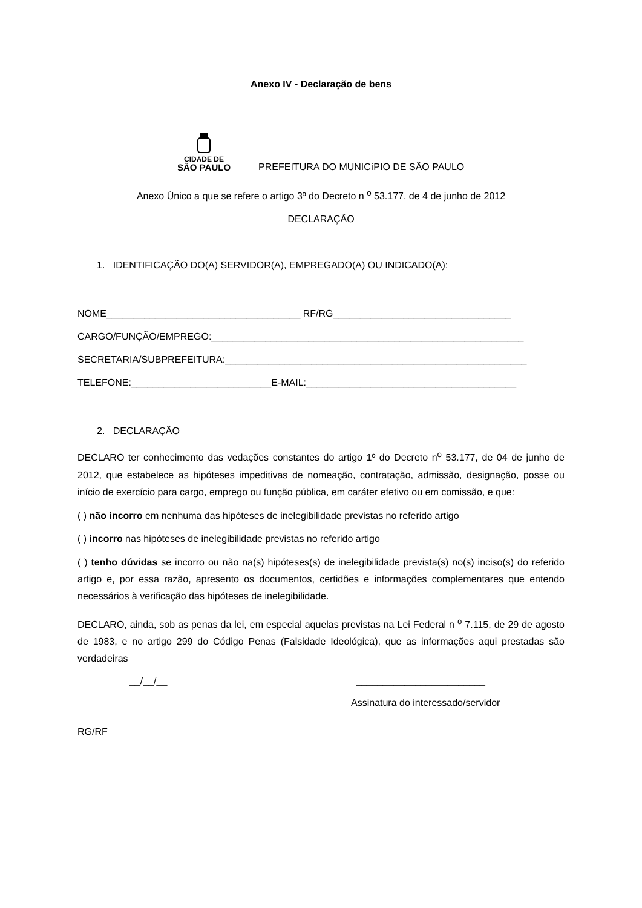Anexo IV - Declaração de bens
CIDADE DE
SÃO PAULO
PREFEITURA DO MUNICíPIO DE SÃO PAULO
Anexo Único a que se refere o artigo 3º do Decreto n <sup>o</sup> 53.177, de 4 de junho de 2012
DECLARAÇÃO
1. IDENTIFICAÇÃO DO(A) SERVIDOR(A), EMPREGADO(A) OU INDICADO(A):
NOME____________________________________ RF/RG_________________________________
CARGO/FUNÇÃO/EMPREGO:__________________________________________________________
SECRETARIA/SUBPREFEITURA:________________________________________________________
TELEFONE:__________________________E-MAIL:_______________________________________
2. DECLARAÇÃO
DECLARO ter conhecimento das vedações constantes do artigo 1º do Decreto n<sup>o</sup> 53.177, de 04 de junho de 2012, que estabelece as hipóteses impeditivas de nomeação, contratação, admissão, designação, posse ou início de exercício para cargo, emprego ou função pública, em caráter efetivo ou em comissão, e que:
( ) não incorro em nenhuma das hipóteses de inelegibilidade previstas no referido artigo
( ) incorro nas hipóteses de inelegibilidade previstas no referido artigo
( ) tenho dúvidas se incorro ou não na(s) hipóteses(s) de inelegibilidade prevista(s) no(s) inciso(s) do referido artigo e, por essa razão, apresento os documentos, certidões e informações complementares que entendo necessários à verificação das hipóteses de inelegibilidade.
DECLARO, ainda, sob as penas da lei, em especial aquelas previstas na Lei Federal n <sup>o</sup> 7.115, de 29 de agosto de 1983, e no artigo 299 do Código Penas (Falsidade Ideológica), que as informações aqui prestadas são verdadeiras
__/__/__ ________________________
Assinatura do interessado/servidor
RG/RF